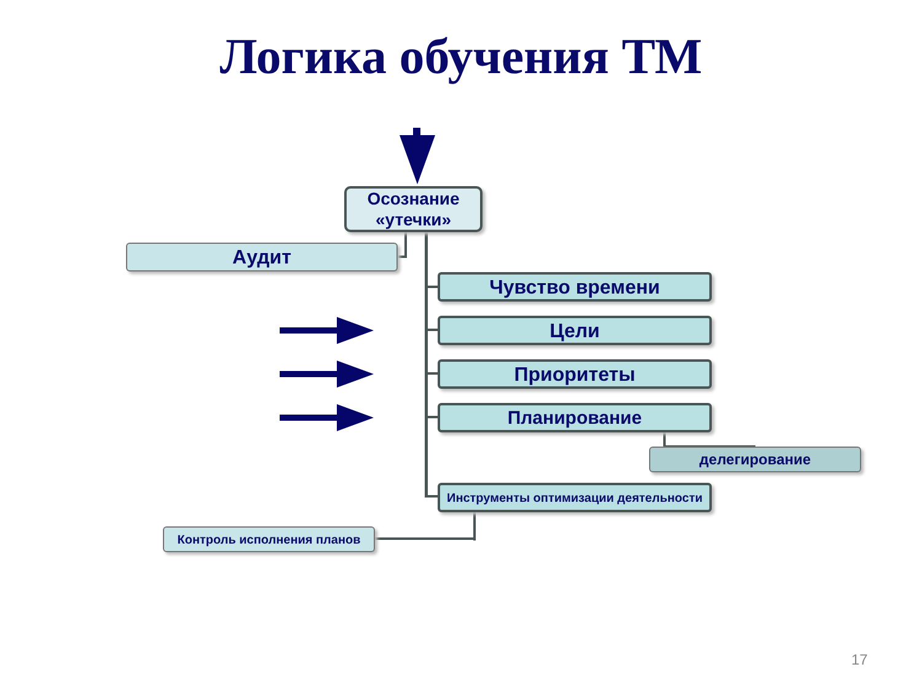Логика обучения ТМ
Осознание «утечки»
Аудит
Чувство времени
Цели
Приоритеты
Планирование
делегирование
Инструменты оптимизации деятельности
Контроль исполнения планов
17